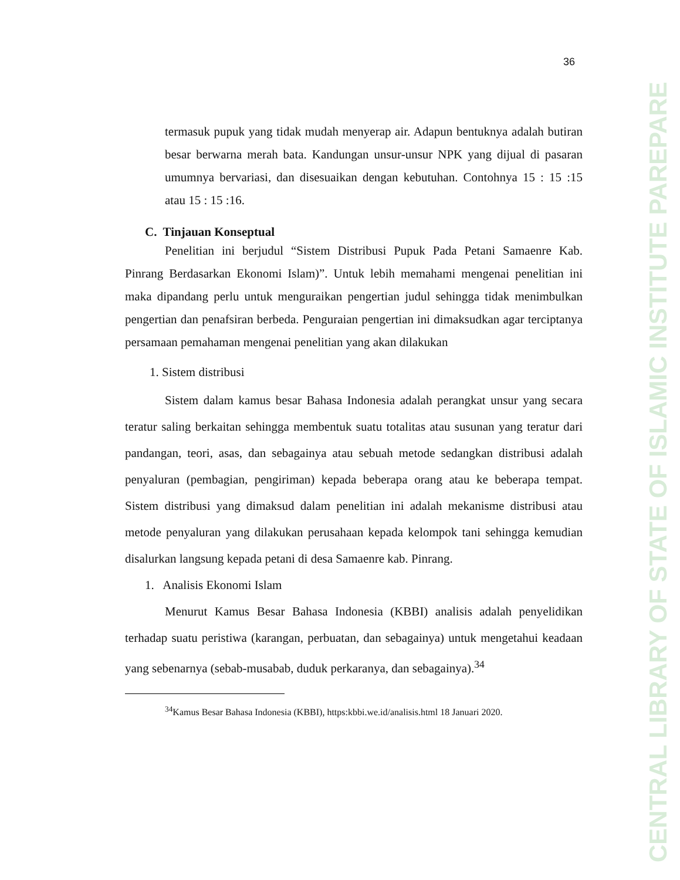CENTRAL LIBRARY OF STATE OF ISLAMIC INSTITUTE PAREPARE
36
termasuk pupuk yang tidak mudah menyerap air. Adapun bentuknya adalah butiran besar berwarna merah bata. Kandungan unsur-unsur NPK yang dijual di pasaran umumnya bervariasi, dan disesuaikan dengan kebutuhan. Contohnya 15 : 15 :15 atau 15 : 15 :16.
C. Tinjauan Konseptual
Penelitian ini berjudul “Sistem Distribusi Pupuk Pada Petani Samaenre Kab. Pinrang Berdasarkan Ekonomi Islam)”. Untuk lebih memahami mengenai penelitian ini maka dipandang perlu untuk menguraikan pengertian judul sehingga tidak menimbulkan pengertian dan penafsiran berbeda. Penguraian pengertian ini dimaksudkan agar terciptanya persamaan pemahaman mengenai penelitian yang akan dilakukan
1. Sistem distribusi
Sistem dalam kamus besar Bahasa Indonesia adalah perangkat unsur yang secara teratur saling berkaitan sehingga membentuk suatu totalitas atau susunan yang teratur dari pandangan, teori, asas, dan sebagainya atau sebuah metode sedangkan distribusi adalah penyaluran (pembagian, pengiriman) kepada beberapa orang atau ke beberapa tempat. Sistem distribusi yang dimaksud dalam penelitian ini adalah mekanisme distribusi atau metode penyaluran yang dilakukan perusahaan kepada kelompok tani sehingga kemudian disalurkan langsung kepada petani di desa Samaenre kab. Pinrang.
1. Analisis Ekonomi Islam
Menurut Kamus Besar Bahasa Indonesia (KBBI) analisis adalah penyelidikan terhadap suatu peristiwa (karangan, perbuatan, dan sebagainya) untuk mengetahui keadaan yang sebenarnya (sebab-musabab, duduk perkaranya, dan sebagainya).<sup>34</sup>
<sup>34</sup> Kamus Besar Bahasa Indonesia (KBBI), https:kbbi.we.id/analisis.html 18 Januari 2020.